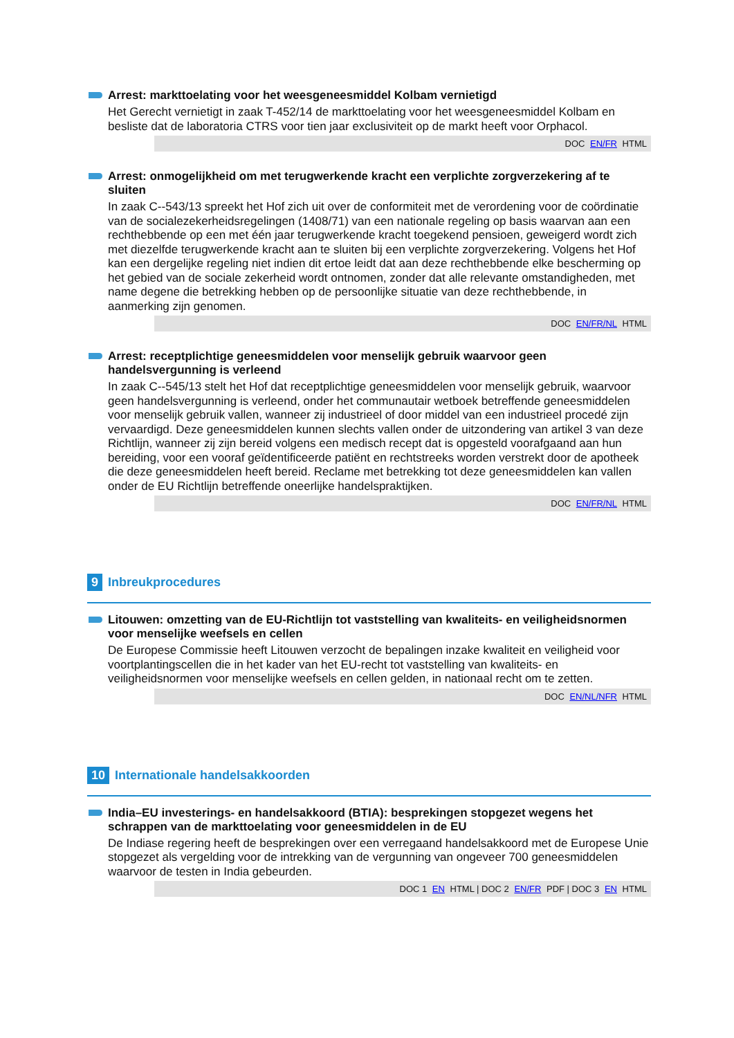Arrest: markttoelating voor het weesgeneesmiddel Kolbam vernietigd
Het Gerecht vernietigt in zaak T-452/14 de markttoelating voor het weesgeneesmiddel Kolbam en besliste dat de laboratoria CTRS voor tien jaar exclusiviteit op de markt heeft voor Orphacol.
DOC EN/FR HTML
Arrest: onmogelijkheid om met terugwerkende kracht een verplichte zorgverzekering af te sluiten
In zaak C--543/13 spreekt het Hof zich uit over de conformiteit met de verordening voor de coördinatie van de socialezekerheidsregelingen (1408/71) van een nationale regeling op basis waarvan aan een rechthebbende op een met één jaar terugwerkende kracht toegekend pensioen, geweigerd wordt zich met diezelfde terugwerkende kracht aan te sluiten bij een verplichte zorgverzekering. Volgens het Hof kan een dergelijke regeling niet indien dit ertoe leidt dat aan deze rechthebbende elke bescherming op het gebied van de sociale zekerheid wordt ontnomen, zonder dat alle relevante omstandigheden, met name degene die betrekking hebben op de persoonlijke situatie van deze rechthebbende, in aanmerking zijn genomen.
DOC EN/FR/NL HTML
Arrest: receptplichtige geneesmiddelen voor menselijk gebruik waarvoor geen handelsvergunning is verleend
In zaak C--545/13 stelt het Hof dat receptplichtige geneesmiddelen voor menselijk gebruik, waarvoor geen handelsvergunning is verleend, onder het communautair wetboek betreffende geneesmiddelen voor menselijk gebruik vallen, wanneer zij industrieel of door middel van een industrieel procedé zijn vervaardigd. Deze geneesmiddelen kunnen slechts vallen onder de uitzondering van artikel 3 van deze Richtlijn, wanneer zij zijn bereid volgens een medisch recept dat is opgesteld voorafgaand aan hun bereiding, voor een vooraf geïdentificeerde patiënt en rechtstreeks worden verstrekt door de apotheek die deze geneesmiddelen heeft bereid. Reclame met betrekking tot deze geneesmiddelen kan vallen onder de EU Richtlijn betreffende oneerlijke handelspraktijken.
DOC EN/FR/NL HTML
9 Inbreukprocedures
Litouwen: omzetting van de EU-Richtlijn tot vaststelling van kwaliteits- en veiligheidsnormen voor menselijke weefsels en cellen
De Europese Commissie heeft Litouwen verzocht de bepalingen inzake kwaliteit en veiligheid voor voortplantingscellen die in het kader van het EU-recht tot vaststelling van kwaliteits- en veiligheidsnormen voor menselijke weefsels en cellen gelden, in nationaal recht om te zetten.
DOC EN/NL/NFR HTML
10 Internationale handelsakkoorden
India–EU investerings- en handelsakkoord (BTIA): besprekingen stopgezet wegens het schrappen van de markttoelating voor geneesmiddelen in de EU
De Indiase regering heeft de besprekingen over een verregaand handelsakkoord met de Europese Unie stopgezet als vergelding voor de intrekking van de vergunning van ongeveer 700 geneesmiddelen waarvoor de testen in India gebeurden.
DOC 1 EN HTML | DOC 2 EN/FR PDF | DOC 3 EN HTML